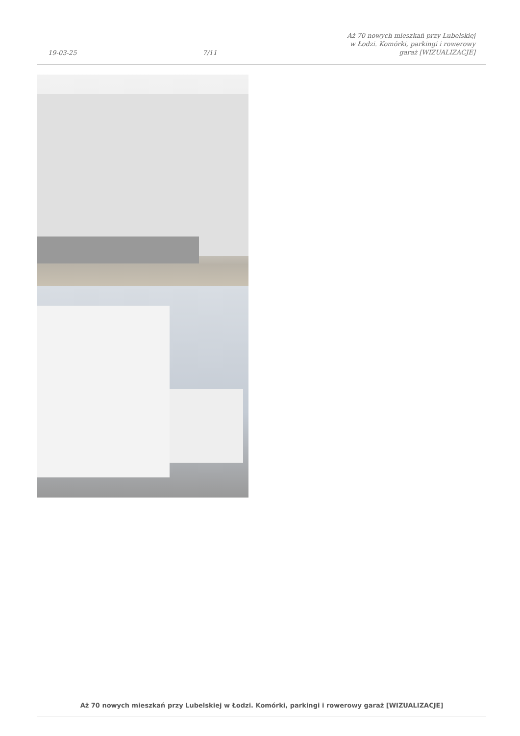19-03-25 7/11 Aż 70 nowych mieszkań przy Lubelskiej w Łodzi. Komórki, parkingi i rowerowy garaż [WIZUALIZACJE]
Aż 70 nowych mieszkań przy Lubelskiej w Łodzi. Komórki, parkingi i rowerowy garaż [WIZUALIZACJE]